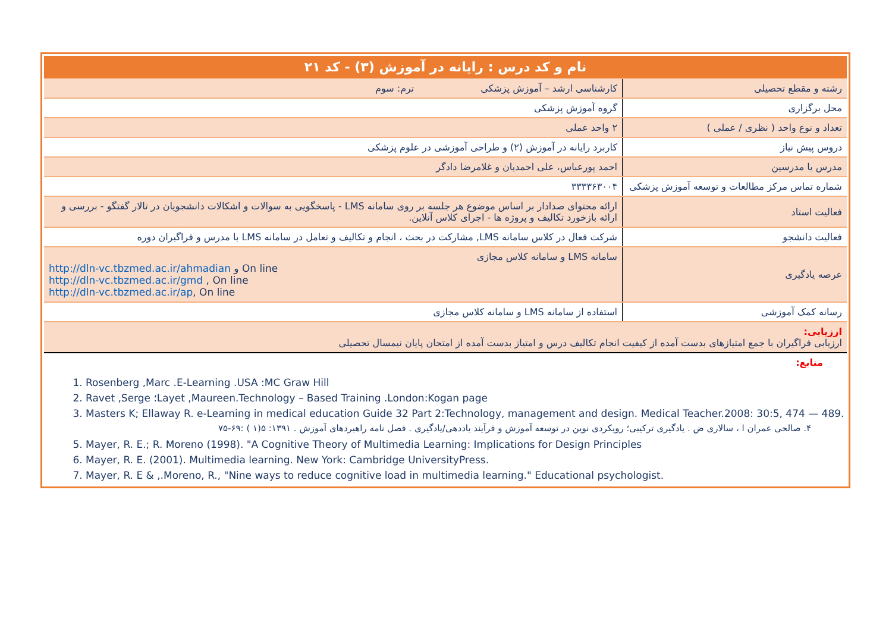| نام و کد درس : رایانه در آموزش (۳) - کد ۲۱ | |
| رشته و مقطع تحصیلی | کارشناسی ارشد – آموزش پزشکی ترم: سوم |
| محل برگزاری | گروه آموزش پزشکی |
| تعداد و نوع واحد ( نظری / عملی ) | ۲ واحد عملی |
| دروس پیش نیاز | کاربرد رایانه در آموزش (۲) و طراحی آموزشی در علوم پزشکی |
| مدرس یا مدرسین | احمد پورعباس، علی احمدیان و غلامرضا دادگر |
| شماره تماس مرکز مطالعات و توسعه آموزش پزشکی | ۳۳۳۳۶۳۰۰۴ |
| فعالیت استاد | ارائه محتوای صدادار بر اساس موضوع هر جلسه بر روی سامانه LMS - پاسخگویی به سوالات و اشکالات دانشجویان در تالار گفتگو - بررسی و ارائه بازخورد تکالیف و پروژه ها - اجرای کلاس آنلاین. |
| فعالیت دانشجو | شرکت فعال در کلاس سامانه LMS, مشارکت در بحث ، انجام و تکالیف و تعامل در سامانه LMS با مدرس و فراگیران دوره |
| عرصه یادگیری | سامانه LMS و سامانه کلاس مجازی http://dln-vc.tbzmed.ac.ir/ahmadian و On line http://dln-vc.tbzmed.ac.ir/gmd , On line http://dln-vc.tbzmed.ac.ir/ap , On line |
| رسانه کمک آموزشی | استفاده از سامانه LMS و سامانه کلاس مجازی |
| ارزیابی: ارزیابی فراگیران با جمع امتیازهای بدست آمده از کیفیت انجام تکالیف درس و امتیاز بدست آمده از امتحان پایان نیمسال تحصیلی | |
| منابع: | |
1. Rosenberg ,Marc .E-Learning .USA :MC Graw Hill
2. Ravet ,Serge ؛Layet ,Maureen.Technology – Based Training .London:Kogan page
3. Masters K; Ellaway R. e-Learning in medical education Guide 32 Part 2:Technology, management and design. Medical Teacher.2008: 30:5, 474 — 489.
۴. صالحی عمران ا ، سالاری ض . یادگیری ترکیبی؛ رویکردی نوین در توسعه آموزش و فرآیند یاددهی/یادگیری . فصل نامه راهبردهای آموزش . ۱۳۹۱: ۵(۱ ) :۶۹-۷۵
5. Mayer, R. E.; R. Moreno (1998). "A Cognitive Theory of Multimedia Learning: Implications for Design Principles
6. Mayer, R. E. (2001). Multimedia learning. New York: Cambridge UniversityPress.
7. Mayer, R. E & ,.Moreno, R., "Nine ways to reduce cognitive load in multimedia learning." Educational psychologist.